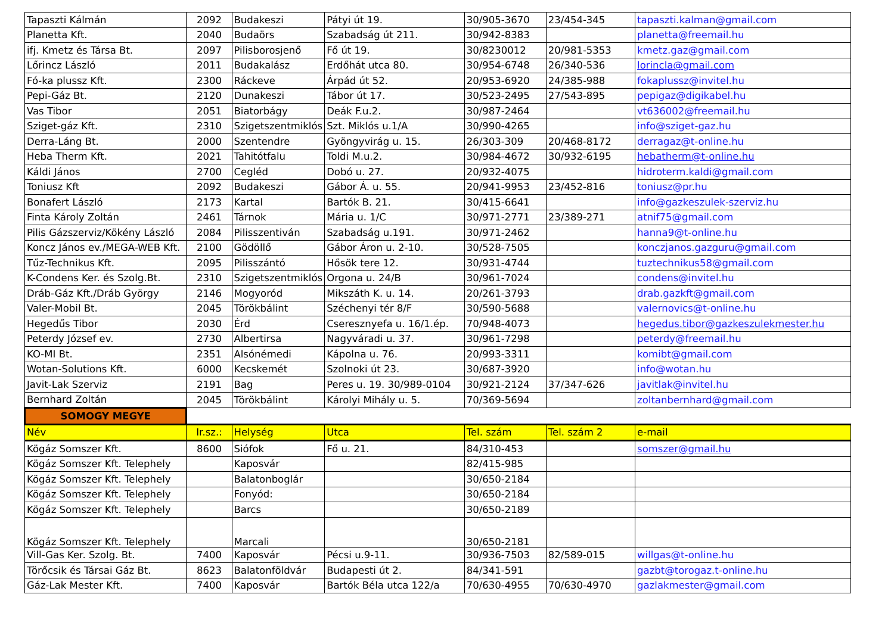| Tapaszti Kálmán | 2092 | Budakeszi | Pátyi út 19. | 30/905-3670 | 23/454-345 | tapaszti.kalman@gmail.com |
| Planetta Kft. | 2040 | Budaörs | Szabadság út 211. | 30/942-8383 | | planetta@freemail.hu |
| ifj. Kmetz és Társa Bt. | 2097 | Pilisborosjenő | Fő út 19. | 30/8230012 | 20/981-5353 | kmetz.gaz@gmail.com |
| Lőrincz László | 2011 | Budakalász | Erdőhát utca 80. | 30/954-6748 | 26/340-536 | lorincla@gmail.com |
| Fó-ka plussz Kft. | 2300 | Ráckeve | Árpád út 52. | 20/953-6920 | 24/385-988 | fokaplussz@invitel.hu |
| Pepi-Gáz Bt. | 2120 | Dunakeszi | Tábor út 17. | 30/523-2495 | 27/543-895 | pepigaz@digikabel.hu |
| Vas Tibor | 2051 | Biatorbágy | Deák F.u.2. | 30/987-2464 | | vt636002@freemail.hu |
| Sziget-gáz Kft. | 2310 | Szigetszentmiklós | Szt. Miklós u.1/A | 30/990-4265 | | info@sziget-gaz.hu |
| Derra-Láng Bt. | 2000 | Szentendre | Gyöngyvirág u. 15. | 26/303-309 | 20/468-8172 | derragaz@t-online.hu |
| Heba Therm Kft. | 2021 | Tahitótfalu | Toldi M.u.2. | 30/984-4672 | 30/932-6195 | hebatherm@t-online.hu |
| Káldi János | 2700 | Cegléd | Dobó u. 27. | 20/932-4075 | | hidroterm.kaldi@gmail.com |
| Toniusz Kft | 2092 | Budakeszi | Gábor Á. u. 55. | 20/941-9953 | 23/452-816 | toniusz@pr.hu |
| Bonafert László | 2173 | Kartal | Bartók B. 21. | 30/415-6641 | | info@gazkeszulek-szerviz.hu |
| Finta Károly Zoltán | 2461 | Tárnok | Mária u. 1/C | 30/971-2771 | 23/389-271 | atnif75@gmail.com |
| Pilis Gázszerviz/Kökény László | 2084 | Pilisszentiván | Szabadság u.191. | 30/971-2462 | | hanna9@t-online.hu |
| Koncz János ev./MEGA-WEB Kft. | 2100 | Gödöllő | Gábor Áron u. 2-10. | 30/528-7505 | | konczjanos.gazguru@gmail.com |
| Tűz-Technikus Kft. | 2095 | Pilisszántó | Hősök tere 12. | 30/931-4744 | | tuztechnikus58@gmail.com |
| K-Condens Ker. és Szolg.Bt. | 2310 | Szigetszentmiklós | Orgona u. 24/B | 30/961-7024 | | condens@invitel.hu |
| Dráb-Gáz Kft./Dráb György | 2146 | Mogyoród | Mikszáth K. u. 14. | 20/261-3793 | | drab.gazkft@gmail.com |
| Valer-Mobil Bt. | 2045 | Törökbálint | Széchenyi tér 8/F | 30/590-5688 | | valernovics@t-online.hu |
| Hegedűs Tibor | 2030 | Érd | Cseresznyefa u. 16/1.ép. | 70/948-4073 | | hegedus.tibor@gazkeszulekmester.hu |
| Peterdy József ev. | 2730 | Albertirsa | Nagyváradi u. 37. | 30/961-7298 | | peterdy@freemail.hu |
| KO-MI Bt. | 2351 | Alsónémedi | Kápolna u. 76. | 20/993-3311 | | komibt@gmail.com |
| Wotan-Solutions Kft. | 6000 | Kecskemét | Szolnoki út 23. | 30/687-3920 | | info@wotan.hu |
| Javit-Lak Szerviz | 2191 | Bag | Peres u. 19. 30/989-0104 | 30/921-2124 | 37/347-626 | javitlak@invitel.hu |
| Bernhard Zoltán | 2045 | Törökbálint | Károlyi Mihály u. 5. | 70/369-5694 | | zoltanbernhard@gmail.com |
| SOMOGY MEGYE | | | | | | |
| Név | Ir.sz.: | Helység | Utca | Tel. szám | Tel. szám 2 | e-mail |
| Kögáz Somszer Kft. | 8600 | Siófok | Fő u. 21. | 84/310-453 | | somszer@gmail.hu |
| Kögáz Somszer Kft. Telephely | | Kaposvár | | 82/415-985 | | |
| Kögáz Somszer Kft. Telephely | | Balatonboglár | | 30/650-2184 | | |
| Kögáz Somszer Kft. Telephely | | Fonyód: | | 30/650-2184 | | |
| Kögáz Somszer Kft. Telephely | | Barcs | | 30/650-2189 | | |
| Kögáz Somszer Kft. Telephely | | Marcali | | 30/650-2181 | | |
| Vill-Gas Ker. Szolg. Bt. | 7400 | Kaposvár | Pécsi u.9-11. | 30/936-7503 | 82/589-015 | willgas@t-online.hu |
| Törőcsik és Társai Gáz Bt. | 8623 | Balatonföldvár | Budapesti út 2. | 84/341-591 | | gazbt@torogaz.t-online.hu |
| Gáz-Lak Mester Kft. | 7400 | Kaposvár | Bartók Béla utca 122/a | 70/630-4955 | 70/630-4970 | gazlakmester@gmail.com |